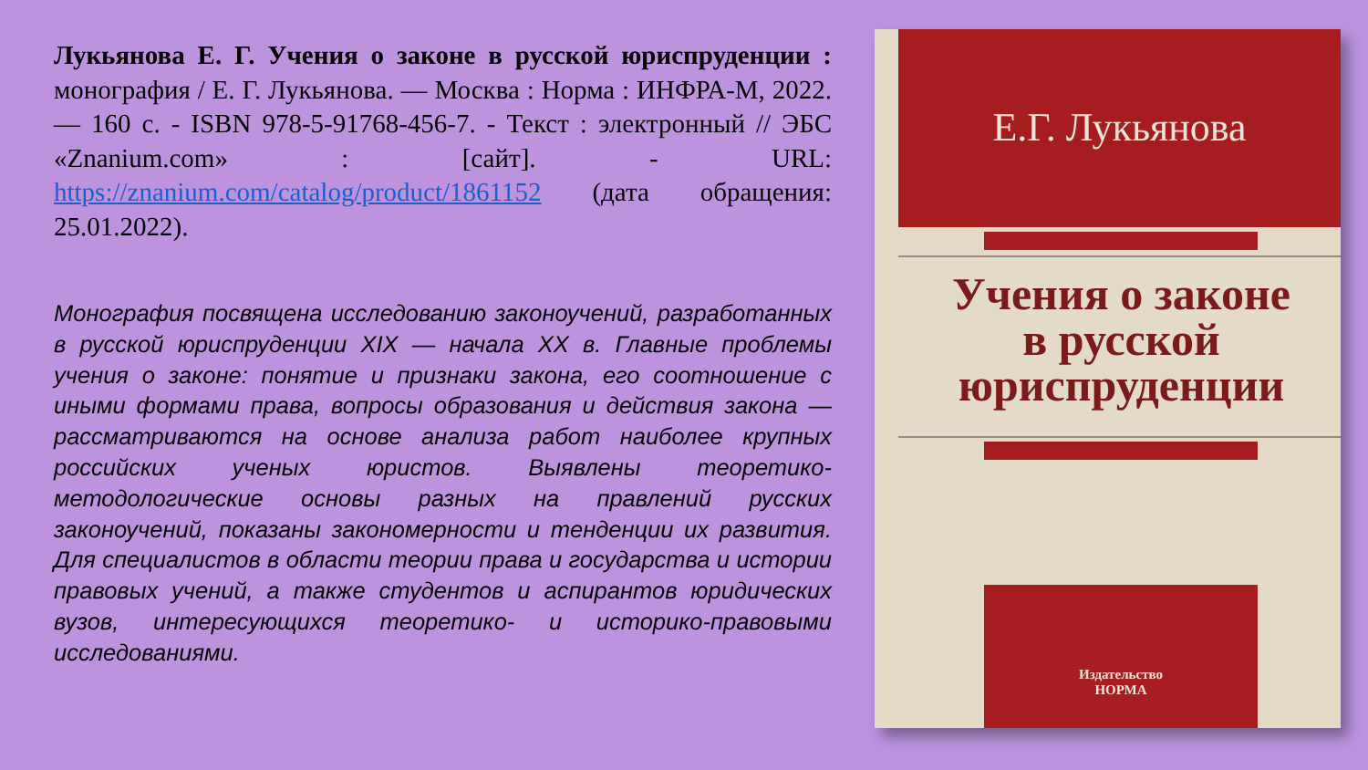Лукьянова Е. Г. Учения о законе в русской юриспруденции : монография / Е. Г. Лукьянова. — Москва : Норма : ИНФРА-М, 2022. — 160 с. - ISBN 978-5-91768-456-7. - Текст : электронный // ЭБС «Znanium.com» : [сайт]. - URL: https://znanium.com/catalog/product/1861152 (дата обращения: 25.01.2022).
Монография посвящена исследованию законоучений, разработанных в русской юриспруденции XIX — начала XX в. Главные проблемы учения о законе: понятие и признаки закона, его соотношение с иными формами права, вопросы образования и действия закона — рассматриваются на основе анализа работ наиболее крупных российских ученых юристов. Выявлены теоретико-методологические основы разных на правлений русских законоучений, показаны закономерности и тенденции их развития. Для специалистов в области теории права и государства и истории правовых учений, а также студентов и аспирантов юридических вузов, интересующихся теоретико- и историко-правовыми исследованиями.
Е.Г. Лукьянова
Учения о законе
в русской
юриспруденции
Издательство
НОРМА